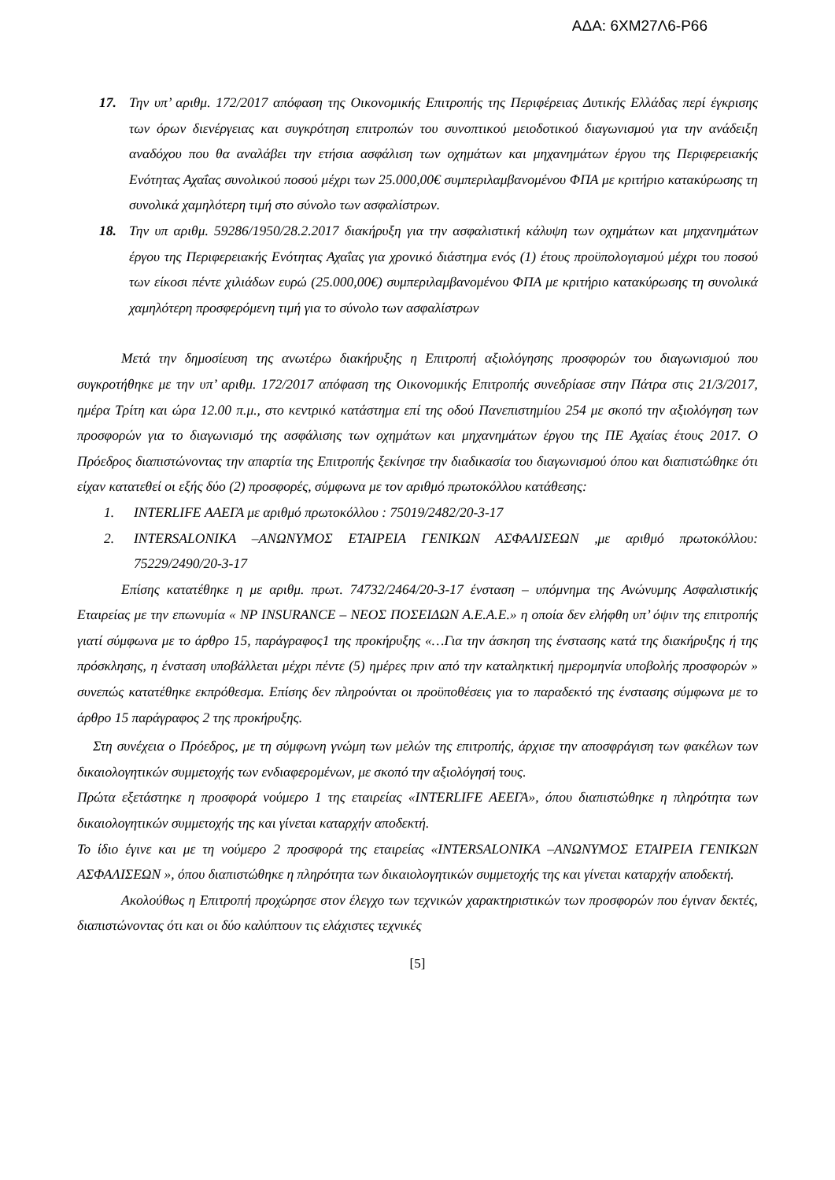ΑΔΑ: 6ΧΜ27Λ6-Ρ66
17. Την υπ’ αριθμ. 172/2017 απόφαση της Οικονομικής Επιτροπής της Περιφέρειας Δυτικής Ελλάδας περί έγκρισης των όρων διενέργειας και συγκρότηση επιτροπών του συνοπτικού μειοδοτικού διαγωνισμού για την ανάδειξη αναδόχου που θα αναλάβει την ετήσια ασφάλιση των οχημάτων και μηχανημάτων έργου της Περιφερειακής Ενότητας Αχαΐας συνολικού ποσού μέχρι των 25.000,00€ συμπεριλαμβανομένου ΦΠΑ με κριτήριο κατακύρωσης τη συνολικά χαμηλότερη τιμή στο σύνολο των ασφαλίστρων.
18. Την υπ αριθμ. 59286/1950/28.2.2017 διακήρυξη για την ασφαλιστική κάλυψη των οχημάτων και μηχανημάτων έργου της Περιφερειακής Ενότητας Αχαΐας για χρονικό διάστημα ενός (1) έτους προϋπολογισμού μέχρι του ποσού των είκοσι πέντε χιλιάδων ευρώ (25.000,00€) συμπεριλαμβανομένου ΦΠΑ με κριτήριο κατακύρωσης τη συνολικά χαμηλότερη προσφερόμενη τιμή για το σύνολο των ασφαλίστρων
Μετά την δημοσίευση της ανωτέρω διακήρυξης η Επιτροπή αξιολόγησης προσφορών του διαγωνισμού που συγκροτήθηκε με την υπ’ αριθμ. 172/2017 απόφαση της Οικονομικής Επιτροπής συνεδρίασε στην Πάτρα στις 21/3/2017, ημέρα Τρίτη και ώρα 12.00 π.μ., στο κεντρικό κατάστημα επί της οδού Πανεπιστημίου 254 με σκοπό την αξιολόγηση των προσφορών για το διαγωνισμό της ασφάλισης των οχημάτων και μηχανημάτων έργου της ΠΕ Αχαίας έτους 2017. Ο Πρόεδρος διαπιστώνοντας την απαρτία της Επιτροπής ξεκίνησε την διαδικασία του διαγωνισμού όπου και διαπιστώθηκε ότι είχαν κατατεθεί οι εξής δύο (2) προσφορές, σύμφωνα με τον αριθμό πρωτοκόλλου κατάθεσης:
1. INTERLIFE ΑΑΕΓΑ με αριθμό πρωτοκόλλου : 75019/2482/20-3-17
2. INTERSALONIKA –ΑΝΩΝΥΜΟΣ ΕΤΑΙΡΕΙΑ ΓΕΝΙΚΩΝ ΑΣΦΑΛΙΣΕΩΝ ,με αριθμό πρωτοκόλλου: 75229/2490/20-3-17
Επίσης κατατέθηκε η με αριθμ. πρωτ. 74732/2464/20-3-17 ένσταση – υπόμνημα της Ανώνυμης Ασφαλιστικής Εταιρείας με την επωνυμία « NP INSURANCE – ΝΕΟΣ ΠΟΣΕΙΔΩΝ Α.Ε.Α.Ε.» η οποία δεν ελήφθη υπ’ όψιν της επιτροπής γιατί σύμφωνα με το άρθρο 15, παράγραφος1 της προκήρυξης «…Για την άσκηση της ένστασης κατά της διακήρυξης ή της πρόσκλησης, η ένσταση υποβάλλεται μέχρι πέντε (5) ημέρες πριν από την καταληκτική ημερομηνία υποβολής προσφορών » συνεπώς κατατέθηκε εκπρόθεσμα. Επίσης δεν πληρούνται οι προϋποθέσεις για το παραδεκτό της ένστασης σύμφωνα με το άρθρο 15 παράγραφος 2 της προκήρυξης.
Στη συνέχεια ο Πρόεδρος, με τη σύμφωνη γνώμη των μελών της επιτροπής, άρχισε την αποσφράγιση των φακέλων των δικαιολογητικών συμμετοχής των ενδιαφερομένων, με σκοπό την αξιολόγησή τους.
Πρώτα εξετάστηκε η προσφορά νούμερο 1 της εταιρείας «INTERLIFE ΑΕΕΓΑ», όπου διαπιστώθηκε η πληρότητα των δικαιολογητικών συμμετοχής της και γίνεται καταρχήν αποδεκτή.
Το ίδιο έγινε και με τη νούμερο 2 προσφορά της εταιρείας «INTERSALONIKA –ΑΝΩΝΥΜΟΣ ΕΤΑΙΡΕΙΑ ΓΕΝΙΚΩΝ ΑΣΦΑΛΙΣΕΩΝ », όπου διαπιστώθηκε η πληρότητα των δικαιολογητικών συμμετοχής της και γίνεται καταρχήν αποδεκτή.
Ακολούθως η Επιτροπή προχώρησε στον έλεγχο των τεχνικών χαρακτηριστικών των προσφορών που έγιναν δεκτές, διαπιστώνοντας ότι και οι δύο καλύπτουν τις ελάχιστες τεχνικές
[5]